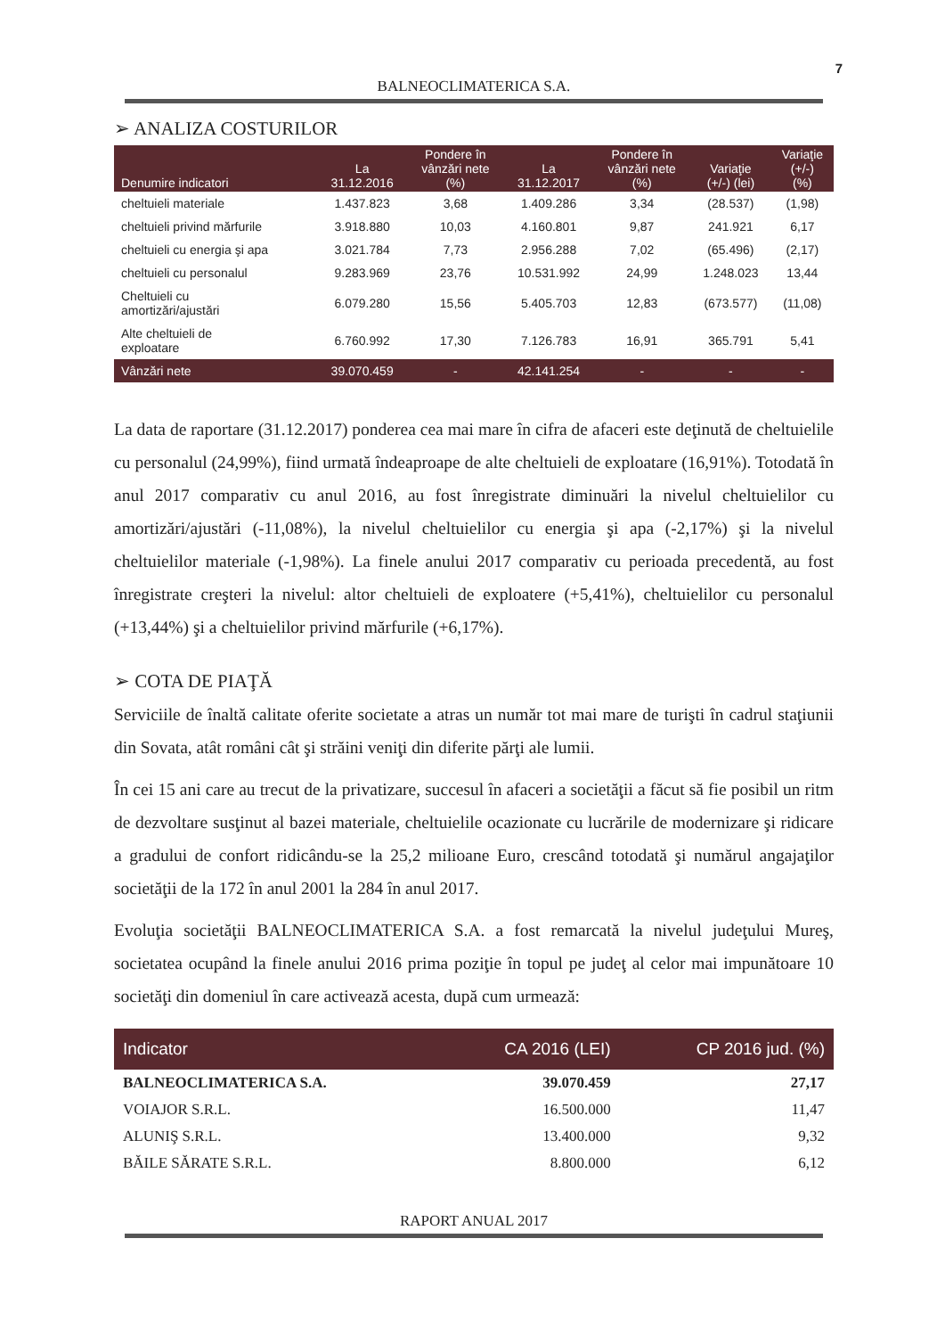7
BALNEOCLIMATERICA S.A.
➢ ANALIZA COSTURILOR
| Denumire indicatori | La 31.12.2016 | Pondere în vânzări nete (%) | La 31.12.2017 | Pondere în vânzări nete (%) | Variaţie (+/-) (lei) | Variaţie (+/-) (%) |
| --- | --- | --- | --- | --- | --- | --- |
| cheltuieli materiale | 1.437.823 | 3,68 | 1.409.286 | 3,34 | (28.537) | (1,98) |
| cheltuieli privind mărfurile | 3.918.880 | 10,03 | 4.160.801 | 9,87 | 241.921 | 6,17 |
| cheltuieli cu energia şi apa | 3.021.784 | 7,73 | 2.956.288 | 7,02 | (65.496) | (2,17) |
| cheltuieli cu personalul | 9.283.969 | 23,76 | 10.531.992 | 24,99 | 1.248.023 | 13,44 |
| Cheltuieli cu amortizări/ajustări | 6.079.280 | 15,56 | 5.405.703 | 12,83 | (673.577) | (11,08) |
| Alte cheltuieli de exploatare | 6.760.992 | 17,30 | 7.126.783 | 16,91 | 365.791 | 5,41 |
| Vânzări nete | 39.070.459 | - | 42.141.254 | - | - | - |
La data de raportare (31.12.2017) ponderea cea mai mare în cifra de afaceri este deţinută de cheltuielile cu personalul (24,99%), fiind urmată îndeaproape de alte cheltuieli de exploatare (16,91%). Totodată în anul 2017 comparativ cu anul 2016, au fost înregistrate diminuări la nivelul cheltuielilor cu amortizări/ajustări (-11,08%), la nivelul cheltuielilor cu energia şi apa (-2,17%) şi la nivelul cheltuielilor materiale (-1,98%). La finele anului 2017 comparativ cu perioada precedentă, au fost înregistrate creşteri la nivelul: altor cheltuieli de exploatere (+5,41%), cheltuielilor cu personalul (+13,44%) şi a cheltuielilor privind mărfurile (+6,17%).
➢ COTA DE PIAŢĂ
Serviciile de înaltă calitate oferite societate a atras un număr tot mai mare de turişti în cadrul staţiunii din Sovata, atât români cât şi străini veniţi din diferite părţi ale lumii.
În cei 15 ani care au trecut de la privatizare, succesul în afaceri a societăţii a făcut să fie posibil un ritm de dezvoltare susţinut al bazei materiale, cheltuielile ocazionate cu lucrările de modernizare şi ridicare a gradului de confort ridicându-se la 25,2 milioane Euro, crescând totodată şi numărul angajaţilor societăţii de la 172 în anul 2001 la 284 în anul 2017.
Evoluţia societăţii BALNEOCLIMATERICA S.A. a fost remarcată la nivelul judeţului Mureş, societatea ocupând la finele anului 2016 prima poziţie în topul pe judeţ al celor mai impunătoare 10 societăţi din domeniul în care activează acesta, după cum urmează:
| Indicator | CA 2016 (LEI) | CP 2016 jud. (%) |
| --- | --- | --- |
| BALNEOCLIMATERICA S.A. | 39.070.459 | 27,17 |
| VOIAJOR S.R.L. | 16.500.000 | 11,47 |
| ALUNIŞ S.R.L. | 13.400.000 | 9,32 |
| BĂILE SĂRATE S.R.L. | 8.800.000 | 6,12 |
RAPORT ANUAL 2017